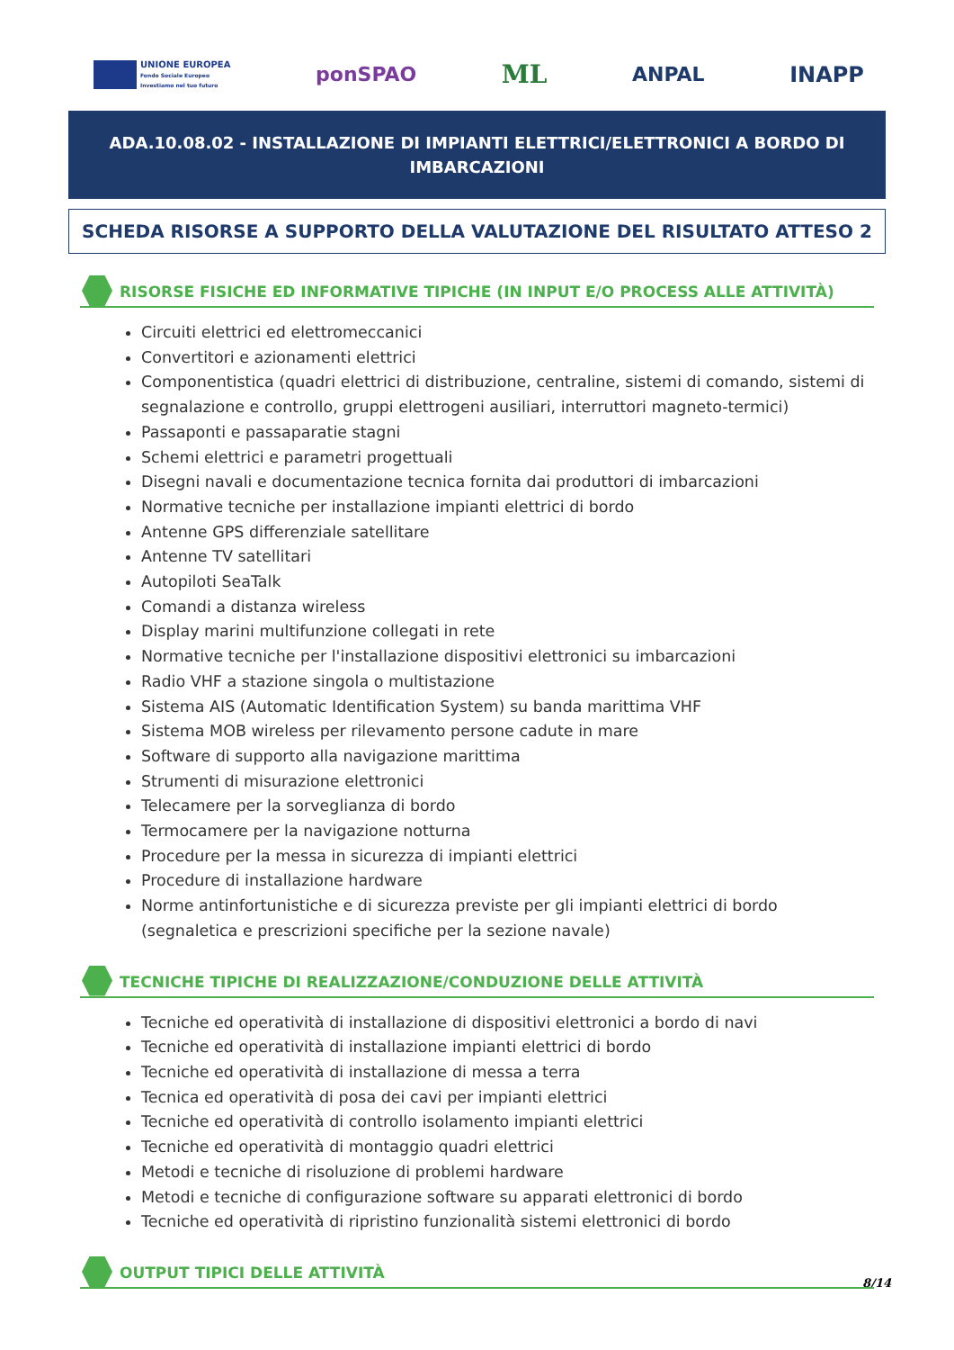UNIONE EUROPEA
Fondo Sociale Europeo
Investiamo nel tuo futuro
ponSPAO
ML
ANPAL INAPP
ADA.10.08.02 - INSTALLAZIONE DI IMPIANTI ELETTRICI/ELETTRONICI A BORDO DI IMBARCAZIONI
SCHEDA RISORSE A SUPPORTO DELLA VALUTAZIONE DEL RISULTATO ATTESO 2
RISORSE FISICHE ED INFORMATIVE TIPICHE (IN INPUT E/O PROCESS ALLE ATTIVITÀ)
Circuiti elettrici ed elettromeccanici
Convertitori e azionamenti elettrici
Componentistica (quadri elettrici di distribuzione, centraline, sistemi di comando, sistemi di segnalazione e controllo, gruppi elettrogeni ausiliari, interruttori magneto-termici)
Passaponti e passaparatie stagni
Schemi elettrici e parametri progettuali
Disegni navali e documentazione tecnica fornita dai produttori di imbarcazioni
Normative tecniche per installazione impianti elettrici di bordo
Antenne GPS differenziale satellitare
Antenne TV satellitari
Autopiloti SeaTalk
Comandi a distanza wireless
Display marini multifunzione collegati in rete
Normative tecniche per l'installazione dispositivi elettronici su imbarcazioni
Radio VHF a stazione singola o multistazione
Sistema AIS (Automatic Identification System) su banda marittima VHF
Sistema MOB wireless per rilevamento persone cadute in mare
Software di supporto alla navigazione marittima
Strumenti di misurazione elettronici
Telecamere per la sorveglianza di bordo
Termocamere per la navigazione notturna
Procedure per la messa in sicurezza di impianti elettrici
Procedure di installazione hardware
Norme antinfortunistiche e di sicurezza previste per gli impianti elettrici di bordo (segnaletica e prescrizioni specifiche per la sezione navale)
TECNICHE TIPICHE DI REALIZZAZIONE/CONDUZIONE DELLE ATTIVITÀ
Tecniche ed operatività di installazione di dispositivi elettronici a bordo di navi
Tecniche ed operatività di installazione impianti elettrici di bordo
Tecniche ed operatività di installazione di messa a terra
Tecnica ed operatività di posa dei cavi per impianti elettrici
Tecniche ed operatività di controllo isolamento impianti elettrici
Tecniche ed operatività di montaggio quadri elettrici
Metodi e tecniche di risoluzione di problemi hardware
Metodi e tecniche di configurazione software su apparati elettronici di bordo
Tecniche ed operatività di ripristino funzionalità sistemi elettronici di bordo
OUTPUT TIPICI DELLE ATTIVITÀ
8/14